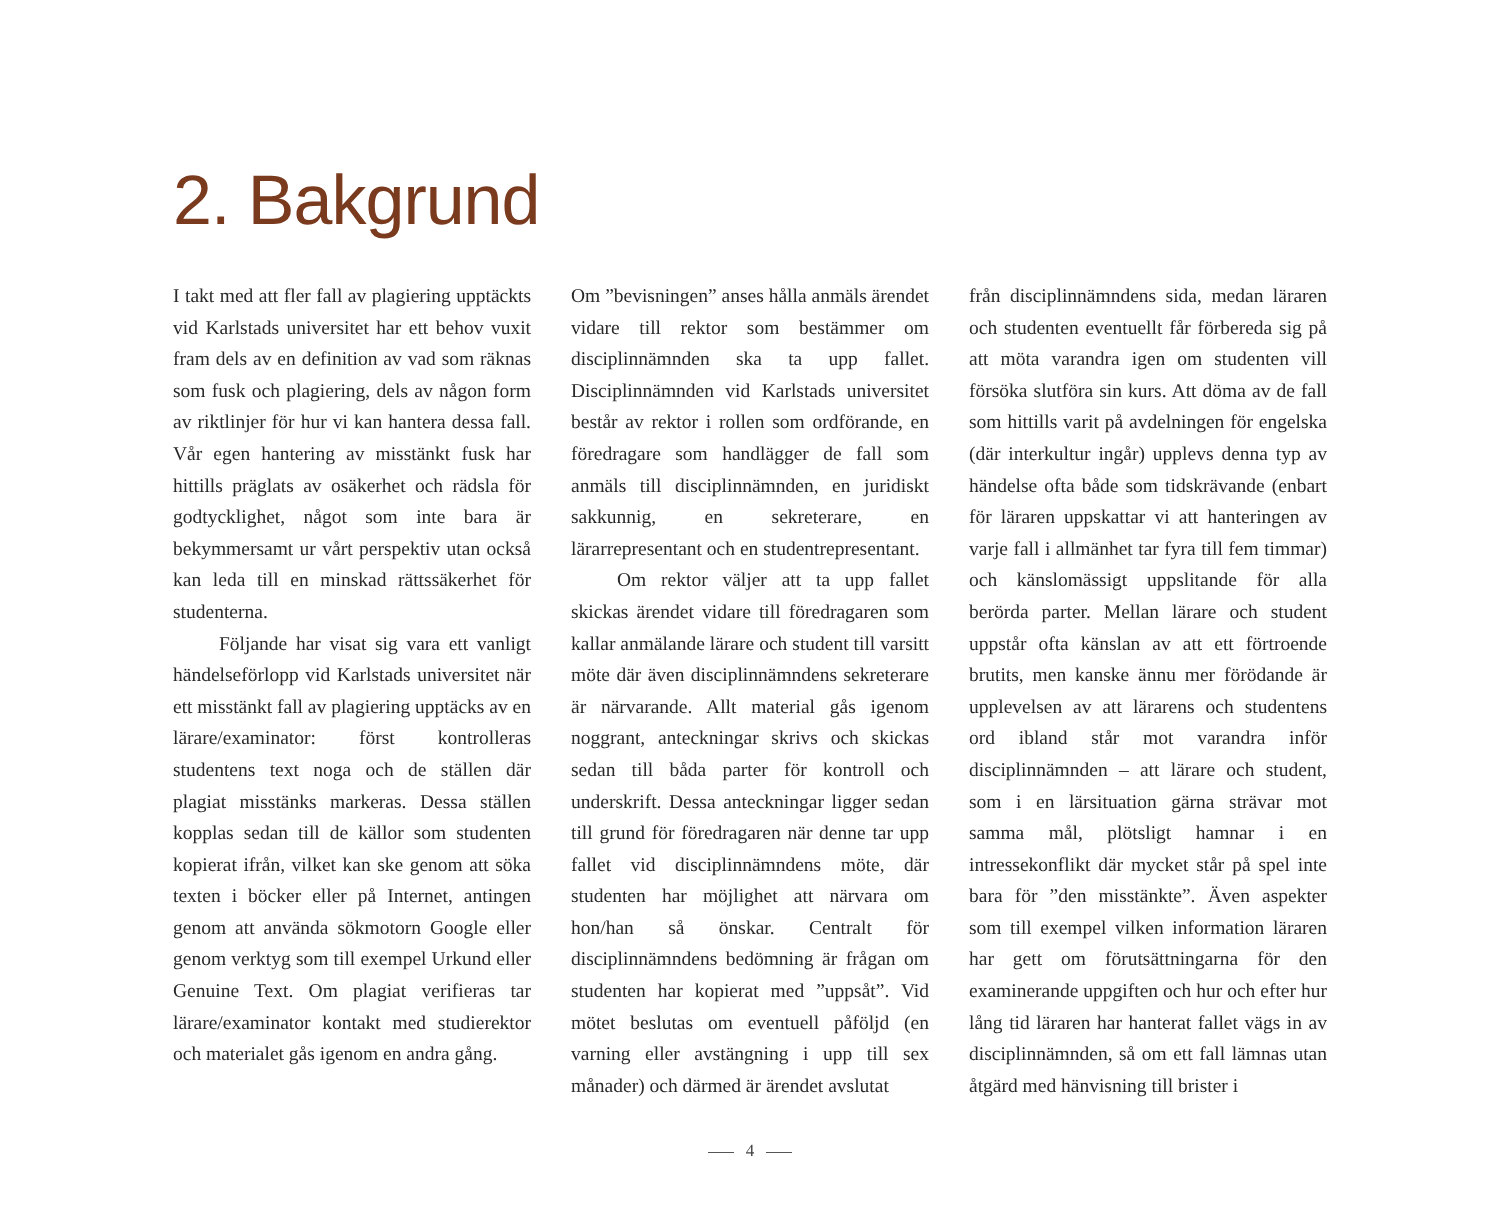2. Bakgrund
I takt med att fler fall av plagiering upptäckts vid Karlstads universitet har ett behov vuxit fram dels av en definition av vad som räknas som fusk och plagiering, dels av någon form av riktlinjer för hur vi kan hantera dessa fall. Vår egen hantering av misstänkt fusk har hittills präglats av osäkerhet och rädsla för godtycklighet, något som inte bara är bekymmersamt ur vårt perspektiv utan också kan leda till en minskad rättssäkerhet för studenterna.
Följande har visat sig vara ett vanligt händelseförlopp vid Karlstads universitet när ett misstänkt fall av plagiering upptäcks av en lärare/examinator: först kontrolleras studentens text noga och de ställen där plagiat misstänks markeras. Dessa ställen kopplas sedan till de källor som studenten kopierat ifrån, vilket kan ske genom att söka texten i böcker eller på Internet, antingen genom att använda sökmotorn Google eller genom verktyg som till exempel Urkund eller Genuine Text. Om plagiat verifieras tar lärare/examinator kontakt med studierektor och materialet gås igenom en andra gång.
Om ”bevisningen” anses hålla anmäls ärendet vidare till rektor som bestämmer om disciplinnämnden ska ta upp fallet. Disciplinnämnden vid Karlstads universitet består av rektor i rollen som ordförande, en föredragare som handlägger de fall som anmäls till disciplinnämnden, en juridiskt sakkunnig, en sekreterare, en lärarrepresentant och en studentrepresentant.
Om rektor väljer att ta upp fallet skickas ärendet vidare till föredragaren som kallar anmälande lärare och student till varsitt möte där även disciplinnämndens sekreterare är närvarande. Allt material gås igenom noggrant, anteckningar skrivs och skickas sedan till båda parter för kontroll och underskrift. Dessa anteckningar ligger sedan till grund för föredragaren när denne tar upp fallet vid disciplinnämndens möte, där studenten har möjlighet att närvara om hon/han så önskar. Centralt för disciplinnämndens bedömning är frågan om studenten har kopierat med ”uppsåt”. Vid mötet beslutas om eventuell påföljd (en varning eller avstängning i upp till sex månader) och därmed är ärendet avslutat
från disciplinnämndens sida, medan läraren och studenten eventuellt får förbereda sig på att möta varandra igen om studenten vill försöka slutföra sin kurs. Att döma av de fall som hittills varit på avdelningen för engelska (där interkultur ingår) upplevs denna typ av händelse ofta både som tidskrävande (enbart för läraren uppskattar vi att hanteringen av varje fall i allmänhet tar fyra till fem timmar) och känslomässigt uppslitande för alla berörda parter. Mellan lärare och student uppstår ofta känslan av att ett förtroende brutits, men kanske ännu mer förödande är upplevelsen av att lärarens och studentens ord ibland står mot varandra inför disciplinnämnden – att lärare och student, som i en lärsituation gärna strävar mot samma mål, plötsligt hamnar i en intressekonflikt där mycket står på spel inte bara för ”den misstänkte”. Även aspekter som till exempel vilken information läraren har gett om förutsättningarna för den examinerande uppgiften och hur och efter hur lång tid läraren har hanterat fallet vägs in av disciplinnämnden, så om ett fall lämnas utan åtgärd med hänvisning till brister i
4